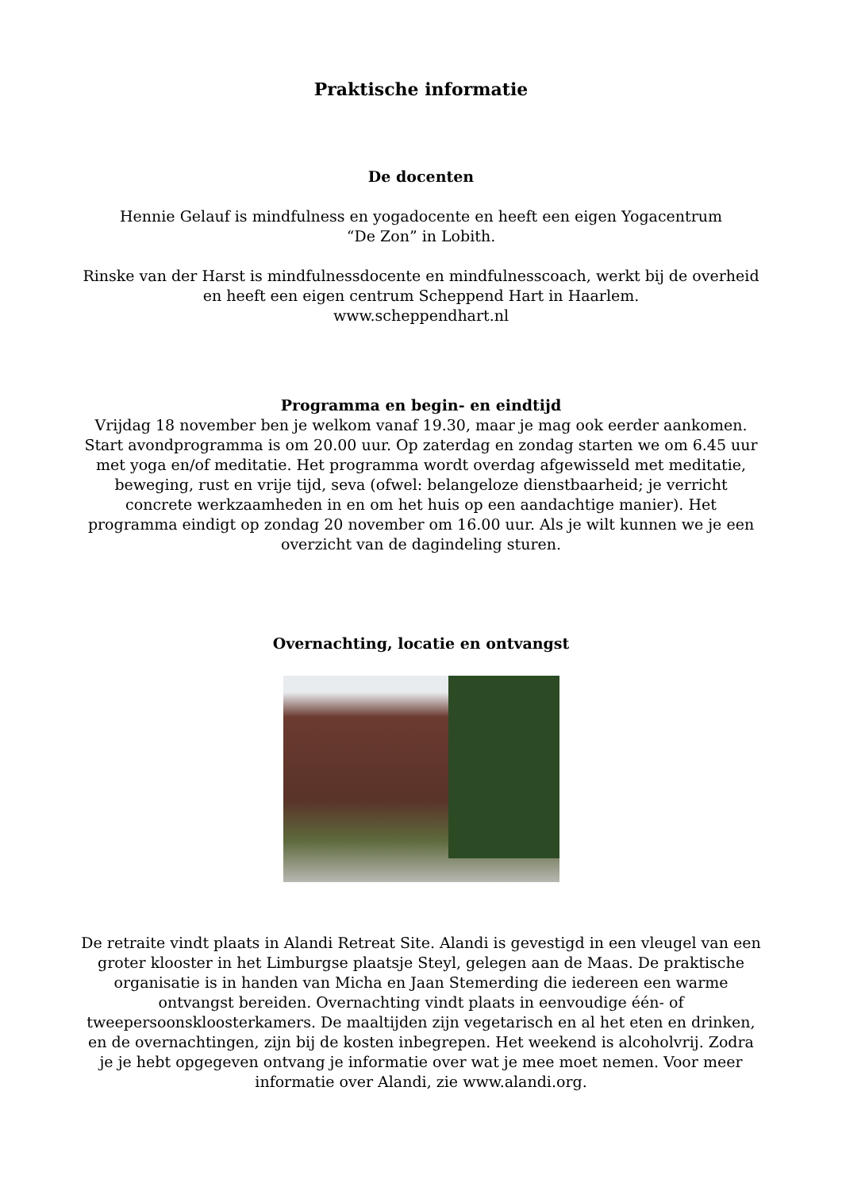Praktische informatie
De docenten
Hennie Gelauf is mindfulness en yogadocente en heeft een eigen Yogacentrum
“De Zon” in Lobith.
Rinske van der Harst is mindfulnessdocente en mindfulnesscoach, werkt bij de overheid en heeft een eigen centrum Scheppend Hart in Haarlem.
www.scheppendhart.nl
Programma en begin- en eindtijd
Vrijdag 18 november ben je welkom vanaf 19.30, maar je mag ook eerder aankomen. Start avondprogramma is om 20.00 uur. Op zaterdag en zondag starten we om 6.45 uur met yoga en/of meditatie. Het programma wordt overdag afgewisseld met meditatie, beweging, rust en vrije tijd, seva (ofwel: belangeloze dienstbaarheid; je verricht concrete werkzaamheden in en om het huis op een aandachtige manier). Het programma eindigt op zondag 20 november om 16.00 uur. Als je wilt kunnen we je een overzicht van de dagindeling sturen.
Overnachting, locatie en ontvangst
De retraite vindt plaats in Alandi Retreat Site. Alandi is gevestigd in een vleugel van een groter klooster in het Limburgse plaatsje Steyl, gelegen aan de Maas. De praktische organisatie is in handen van Micha en Jaan Stemerding die iedereen een warme ontvangst bereiden. Overnachting vindt plaats in eenvoudige één- of tweepersoonskloosterkamers. De maaltijden zijn vegetarisch en al het eten en drinken, en de overnachtingen, zijn bij de kosten inbegrepen. Het weekend is alcoholvrij. Zodra je je hebt opgegeven ontvang je informatie over wat je mee moet nemen. Voor meer informatie over Alandi, zie www.alandi.org.